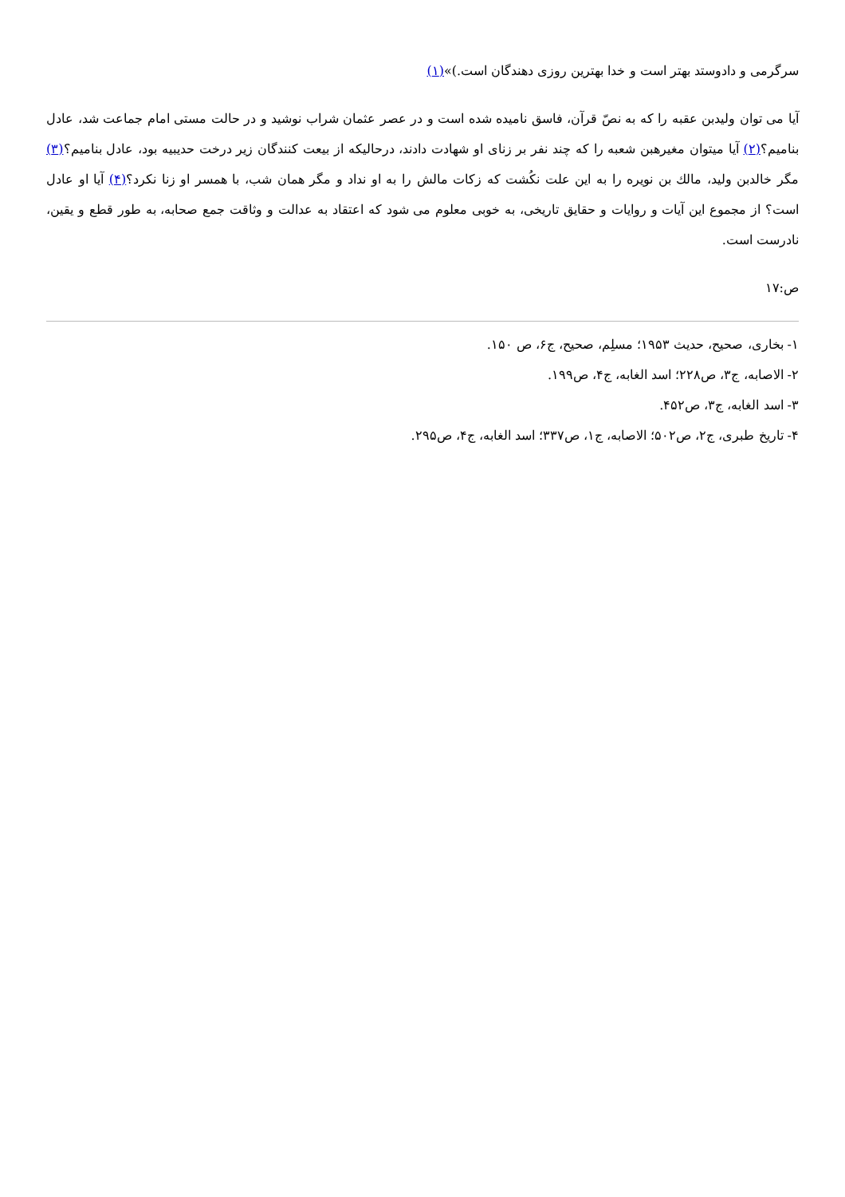سرگرمی و دادوستد بهتر است و خدا بهترین روزی دهندگان است.)»(۱)
آیا می توان ولیدبن عقبه را که به نصّ قرآن، فاسق نامیده شده است و در عصر عثمان شراب نوشید و در حالت مستی امام جماعت شد، عادل بنامیم؟(۲) آیا میتوان مغیرهبن شعبه را که چند نفر بر زنای او شهادت دادند، درحالیکه از بیعت کنندگان زیر درخت حدیبیه بود، عادل بنامیم؟(۳) مگر خالدبن ولید، مالك بن نویره را به این علت نکُشت که زکات مالش را به او نداد و مگر همان شب، با همسر او زنا نکرد؟(۴) آیا او عادل است؟ از مجموع این آیات و روایات و حقایق تاریخی، به خوبی معلوم می شود که اعتقاد به عدالت و وثاقت جمع صحابه، به طور قطع و یقین، نادرست است.
ص:۱۷
۱- بخاری، صحیح، حدیث ۱۹۵۳؛ مسلِم، صحیح، ج۶، ص ۱۵۰.
۲- الاصابه، ج۳، ص۲۲۸؛ اسد الغابه، ج۴، ص۱۹۹.
۳- اسد الغابه، ج۳، ص۴۵۲.
۴- تاریخ طبری، ج۲، ص۵۰۲؛ الاصابه، ج۱، ص۳۳۷؛ اسد الغابه، ج۴، ص۲۹۵.